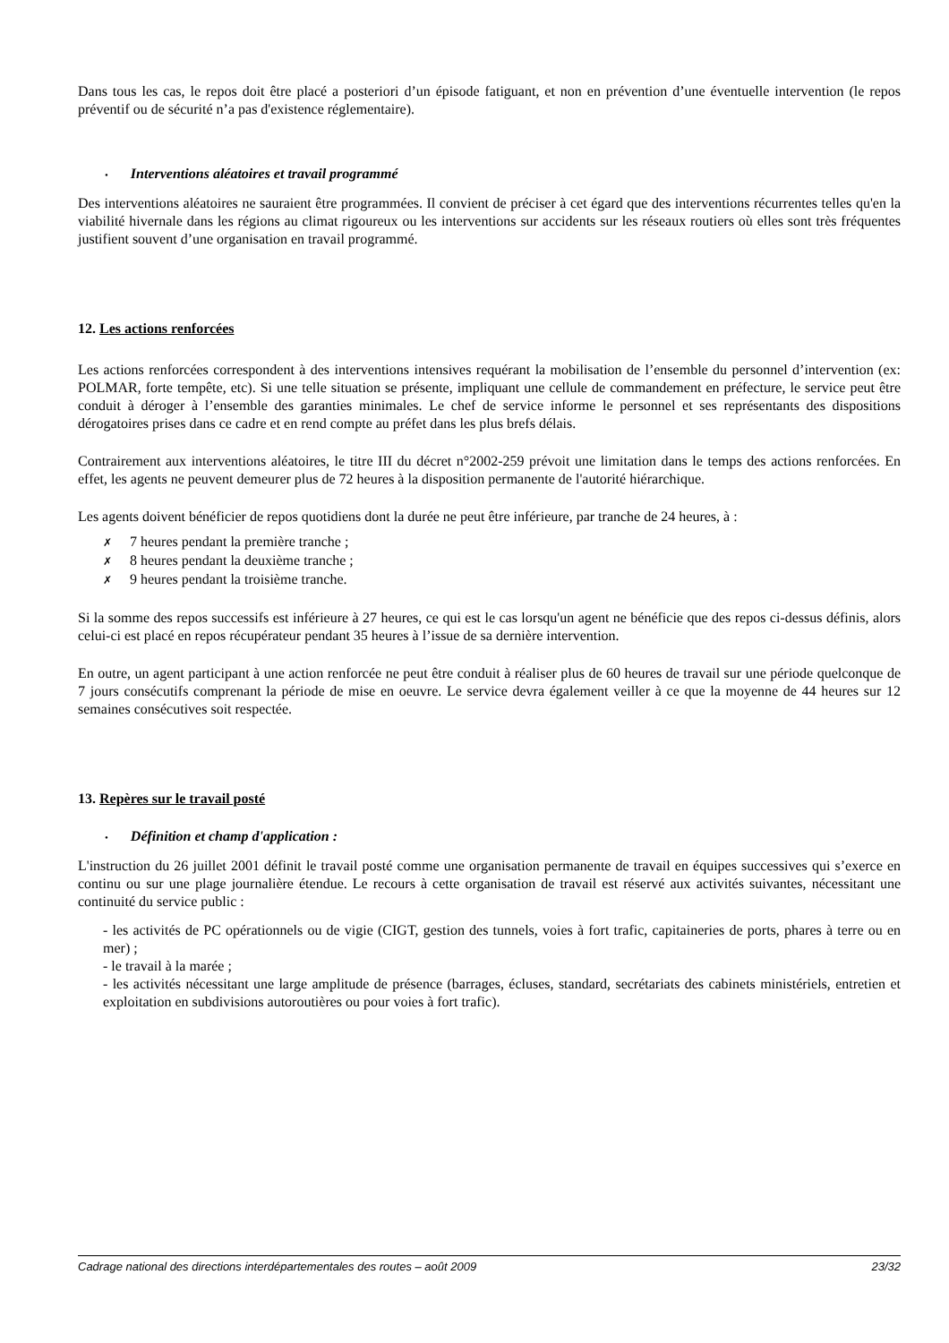Dans tous les cas, le repos doit être placé a posteriori d’un épisode fatiguant, et non en prévention d’une éventuelle intervention (le repos préventif ou de sécurité n’a pas d'existence réglementaire).
• Interventions aléatoires et travail programmé
Des interventions aléatoires ne sauraient être programmées. Il convient de préciser à cet égard que des interventions récurrentes telles qu'en la viabilité hivernale dans les régions au climat rigoureux ou les interventions sur accidents sur les réseaux routiers où elles sont très fréquentes justifient souvent d’une organisation en travail programmé.
12. Les actions renforcées
Les actions renforcées correspondent à des interventions intensives requérant la mobilisation de l’ensemble du personnel d’intervention (ex: POLMAR, forte tempête, etc). Si une telle situation se présente, impliquant une cellule de commandement en préfecture, le service peut être conduit à déroger à l’ensemble des garanties minimales. Le chef de service informe le personnel et ses représentants des dispositions dérogatoires prises dans ce cadre et en rend compte au préfet dans les plus brefs délais.
Contrairement aux interventions aléatoires, le titre III du décret n°2002-259 prévoit une limitation dans le temps des actions renforcées. En effet, les agents ne peuvent demeurer plus de 72 heures à la disposition permanente de l'autorité hiérarchique.
Les agents doivent bénéficier de repos quotidiens dont la durée ne peut être inférieure, par tranche de 24 heures, à :
✗ 7 heures pendant la première tranche ;
✗ 8 heures pendant la deuxième tranche ;
✗ 9 heures pendant la troisième tranche.
Si la somme des repos successifs est inférieure à 27 heures, ce qui est le cas lorsqu'un agent ne bénéficie que des repos ci-dessus définis, alors celui-ci est placé en repos récupérateur pendant 35 heures à l’issue de sa dernière intervention.
En outre, un agent participant à une action renforcée ne peut être conduit à réaliser plus de 60 heures de travail sur une période quelconque de 7 jours consécutifs comprenant la période de mise en oeuvre. Le service devra également veiller à ce que la moyenne de 44 heures sur 12 semaines consécutives soit respectée.
13. Repères sur le travail posté
• Définition et champ d'application :
L'instruction du 26 juillet 2001 définit le travail posté comme une organisation permanente de travail en équipes successives qui s’exerce en continu ou sur une plage journalière étendue. Le recours à cette organisation de travail est réservé aux activités suivantes, nécessitant une continuité du service public :
- les activités de PC opérationnels ou de vigie (CIGT, gestion des tunnels, voies à fort trafic, capitaineries de ports, phares à terre ou en mer) ;
- le travail à la marée ;
- les activités nécessitant une large amplitude de présence (barrages, écluses, standard, secrétariats des cabinets ministériels, entretien et exploitation en subdivisions autoroutières ou pour voies à fort trafic).
Cadrage national des directions interdépartementales des routes – août 2009 23/32